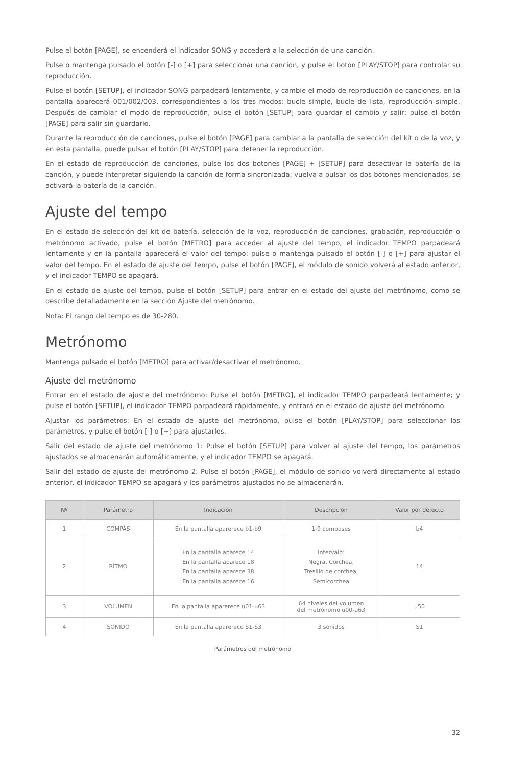Pulse el botón [PAGE], se encenderá el indicador SONG y accederá a la selección de una canción.
Pulse o mantenga pulsado el botón [-] o [+] para seleccionar una canción, y pulse el botón [PLAY/STOP] para controlar su reproducción.
Pulse el botón [SETUP], el indicador SONG parpadeará lentamente, y cambie el modo de reproducción de canciones, en la pantalla aparecerá 001/002/003, correspondientes a los tres modos: bucle simple, bucle de lista, reproducción simple. Después de cambiar el modo de reproducción, pulse el botón [SETUP] para guardar el cambio y salir; pulse el botón [PAGE] para salir sin guardarlo.
Durante la reproducción de canciones, pulse el botón [PAGE] para cambiar a la pantalla de selección del kit o de la voz, y en esta pantalla, puede pulsar el botón [PLAY/STOP] para detener la reproducción.
En el estado de reproducción de canciones, pulse los dos botones [PAGE] + [SETUP] para desactivar la batería de la canción, y puede interpretar siguiendo la canción de forma sincronizada; vuelva a pulsar los dos botones mencionados, se activará la batería de la canción.
Ajuste del tempo
En el estado de selección del kit de batería, selección de la voz, reproducción de canciones, grabación, reproducción o metrónomo activado, pulse el botón [METRO] para acceder al ajuste del tempo, el indicador TEMPO parpadeará lentamente y en la pantalla aparecerá el valor del tempo; pulse o mantenga pulsado el botón [-] o [+] para ajustar el valor del tempo. En el estado de ajuste del tempo, pulse el botón [PAGE], el módulo de sonido volverá al estado anterior, y el indicador TEMPO se apagará.
En el estado de ajuste del tempo, pulse el botón [SETUP] para entrar en el estado del ajuste del metrónomo, como se describe detalladamente en la sección Ajuste del metrónomo.
Nota: El rango del tempo es de 30-280.
Metrónomo
Mantenga pulsado el botón [METRO] para activar/desactivar el metrónomo.
Ajuste del metrónomo
Entrar en el estado de ajuste del metrónomo: Pulse el botón [METRO], el indicador TEMPO parpadeará lentamente; y pulse el botón [SETUP], el indicador TEMPO parpadeará rápidamente, y entrará en el estado de ajuste del metrónomo.
Ajustar los parámetros: En el estado de ajuste del metrónomo, pulse el botón [PLAY/STOP] para seleccionar los parámetros, y pulse el botón [-] o [+] para ajustarlos.
Salir del estado de ajuste del metrónomo 1: Pulse el botón [SETUP] para volver al ajuste del tempo, los parámetros ajustados se almacenarán automáticamente, y el indicador TEMPO se apagará.
Salir del estado de ajuste del metrónomo 2: Pulse el botón [PAGE], el módulo de sonido volverá directamente al estado anterior, el indicador TEMPO se apagará y los parámetros ajustados no se almacenarán.
| Nº | Parámetro | Indicación | Descripción | Valor por defecto |
| --- | --- | --- | --- | --- |
| 1 | COMPÁS | En la pantalla aparerece b1-b9 | 1-9 compases | b4 |
| 2 | RÍTMO | En la pantalla aparece 14 En la pantalla aparece 18 En la pantalla aparece 38 En la pantalla aparece 16 | Intervalo: Negra, Corchea, Tresillo de corchea, Semicorchea | 14 |
| 3 | VOLUMEN | En la pantalla aparerece u01-u63 | 64 niveles del volumen del metrónomo u00-u63 | u50 |
| 4 | SONIDO | En la pantalla aparerece S1-S3 | 3 sonidos | S1 |
Parámetros del metrónomo
32